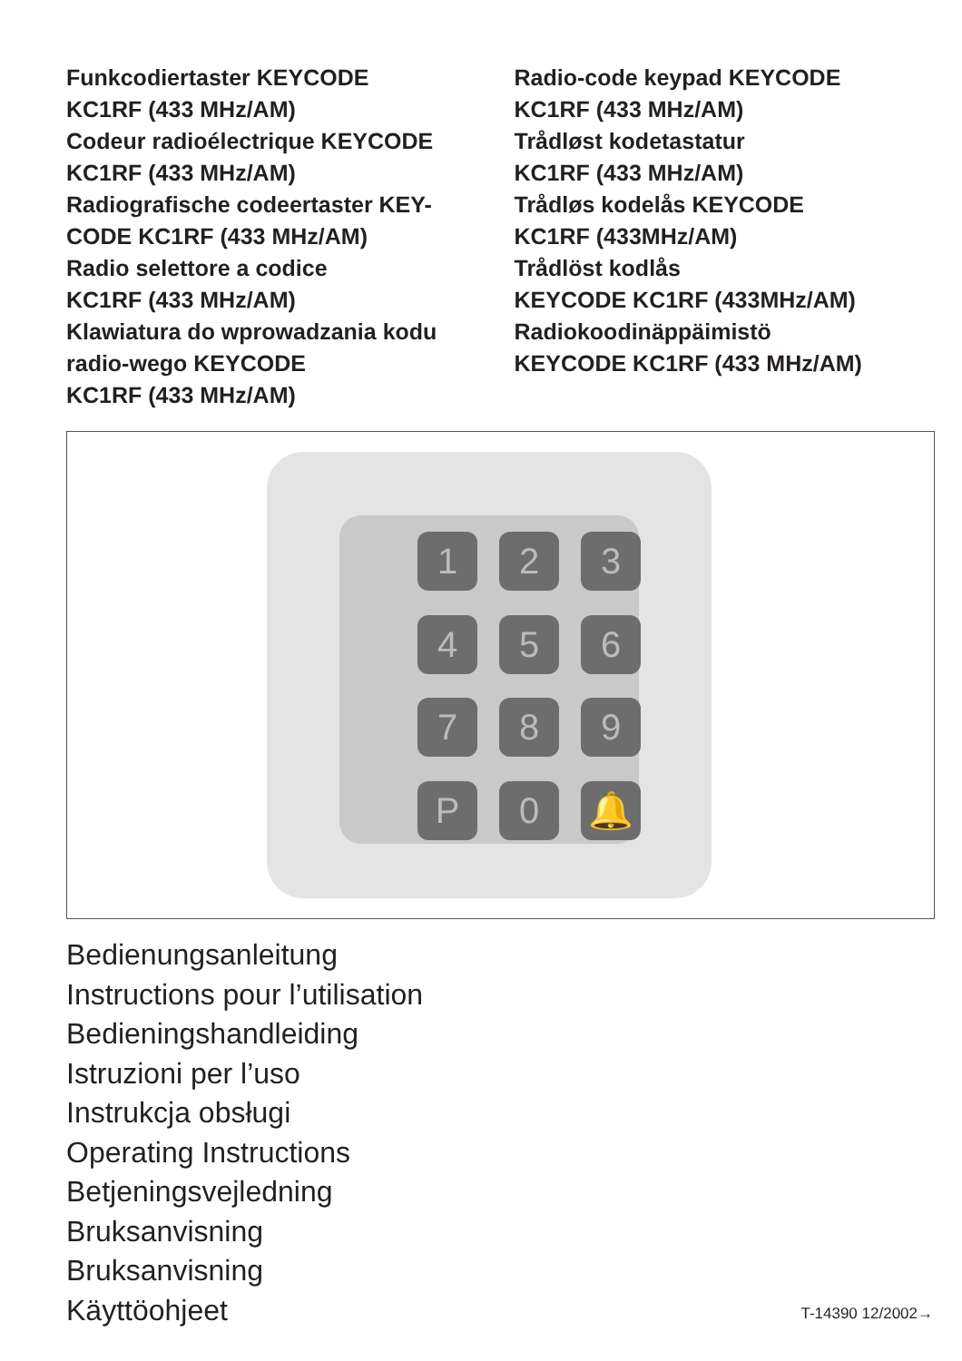Funkcodiertaster KEYCODE
KC1RF (433 MHz/AM)
Codeur radioélectrique KEYCODE
KC1RF (433 MHz/AM)
Radiografische codeertaster KEY-
CODE KC1RF (433 MHz/AM)
Radio selettore a codice
KC1RF (433 MHz/AM)
Klawiatura do wprowadzania kodu
radio-wego KEYCODE
KC1RF (433 MHz/AM)
Radio-code keypad KEYCODE
KC1RF (433 MHz/AM)
Trådløst kodetastatur
KC1RF (433 MHz/AM)
Trådløs kodelås KEYCODE
KC1RF (433MHz/AM)
Trådlöst kodlås
KEYCODE KC1RF (433MHz/AM)
Radiokoodinäppäimistö
KEYCODE KC1RF (433 MHz/AM)
1
2
3
4
5
6
7
8
9
P
0
🔔
Bedienungsanleitung
Instructions pour l’utilisation
Bedieningshandleiding
Istruzioni per l’uso
Instrukcja obsługi
Operating Instructions
Betjeningsvejledning
Bruksanvisning
Bruksanvisning
Käyttöohjeet
T-14390 12/2002→